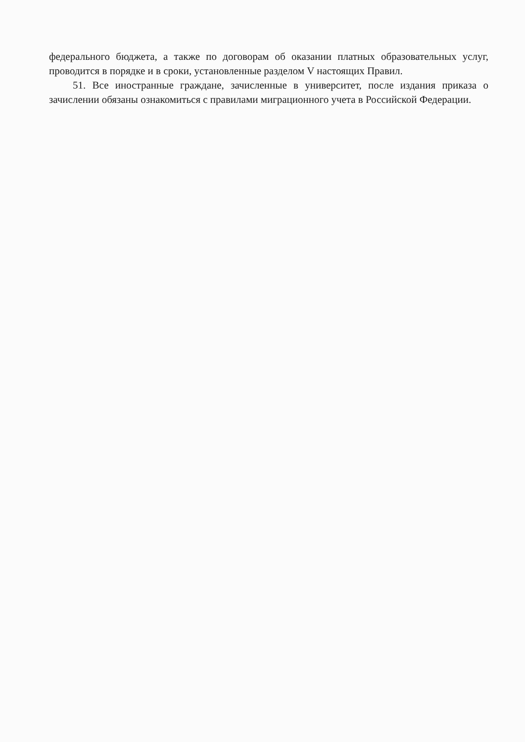федерального бюджета, а также по договорам об оказании платных образовательных услуг, проводится в порядке и в сроки, установленные разделом V настоящих Правил.
51. Все иностранные граждане, зачисленные в университет, после издания приказа о зачислении обязаны ознакомиться с правилами миграционного учета в Российской Федерации.